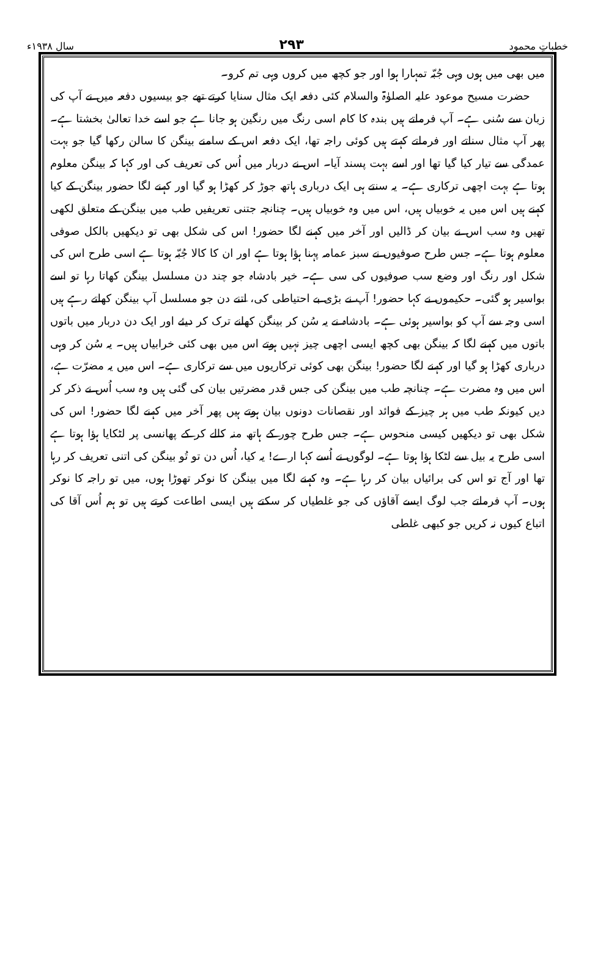خطباتِ محمود ۲۹۳ سال ۱۹۳۸ء
میں بھی میں ہوں وہی جُبّہ تمہارا ہوا اور جو کچھ میں کروں وہی تم کرو۔
حضرت مسیح موعود علیہ الصلوٰۃ والسلام کئی دفعہ ایک مثال سنایا کرتے تھے جو بیسیوں دفعہ میں نے آپ کی زبان سے سُنی ہے۔ آپ فرماتے ہیں بندہ کا کام اسی رنگ میں رنگین ہو جانا ہے جو اسے خدا تعالیٰ بخشتا ہے۔ پھر آپ مثال سناتے اور فرماتے کہتے ہیں کوئی راجہ تھا، ایک دفعہ اس کے سامنے بینگن کا سالن رکھا گیا جو بہت عمدگی سے تیار کیا گیا تھا اور اسے بہت پسند آیا۔ اس نے دربار میں اُس کی تعریف کی اور کہا کہ بینگن معلوم ہوتا ہے بہت اچھی ترکاری ہے۔ یہ سنتے ہی ایک درباری ہاتھ جوڑ کر کھڑا ہو گیا اور کہنے لگا حضور بینگن کے کیا کہنے ہیں اس میں یہ خوبیاں ہیں، اس میں وہ خوبیاں ہیں۔ چنانچہ جتنی تعریفیں طب میں بینگن کے متعلق لکھی تھیں وہ سب اس نے بیان کر ڈالیں اور آخر میں کہنے لگا حضور! اس کی شکل بھی تو دیکھیں بالکل صوفی معلوم ہوتا ہے۔ جس طرح صوفیوں نے سبز عمامہ پہنا ہؤا ہوتا ہے اور ان کا کالا جُبّہ ہوتا ہے اسی طرح اس کی شکل اور رنگ اور وضع سب صوفیوں کی سی ہے۔ خیر بادشاہ جو چند دن مسلسل بینگن کھاتا رہا تو اسے بواسیر ہو گئی۔ حکیموں نے کہا حضور! آپ نے بڑی بے احتیاطی کی، اتنے دن جو مسلسل آپ بینگن کھاتے رہے ہیں اسی وجہ سے آپ کو بواسیر ہوئی ہے۔ بادشاہ نے یہ سُن کر بینگن کھانے ترک کر دیئے اور ایک دن دربار میں باتوں باتوں میں کہنے لگا کہ بینگن بھی کچھ ایسی اچھی چیز نہیں ہوتے اس میں بھی کئی خرابیاں ہیں۔ یہ سُن کر وہی درباری کھڑا ہو گیا اور کہنے لگا حضور! بینگن بھی کوئی ترکاریوں میں سے ترکاری ہے۔ اس میں یہ مضرّت ہے، اس میں وہ مضرت ہے۔ چنانچہ طب میں بینگن کی جس قدر مضرتیں بیان کی گئی ہیں وہ سب اُس نے ذکر کر دیں کیونکہ طب میں ہر چیز کے فوائد اور نقصانات دونوں بیان ہوتے ہیں پھر آخر میں کہنے لگا حضور! اس کی شکل بھی تو دیکھیں کیسی منحوس ہے۔ جس طرح چور کے ہاتھ منہ کالے کر کے پھانسی پر لٹکایا ہؤا ہوتا ہے اسی طرح یہ بیل سے لٹکا ہؤا ہوتا ہے۔ لوگوں نے اُسے کہا ارے! یہ کیا، اُس دن تو تُو بینگن کی اتنی تعریف کر رہا تھا اور آج تو اس کی برائیاں بیان کر رہا ہے۔ وہ کہنے لگا میں بینگن کا نوکر تھوڑا ہوں، میں تو راجہ کا نوکر ہوں۔ آپ فرماتے جب لوگ ایسے آقاؤں کی جو غلطیاں کر سکتے ہیں ایسی اطاعت کرتے ہیں تو ہم اُس آقا کی اتباع کیوں نہ کریں جو کبھی غلطی